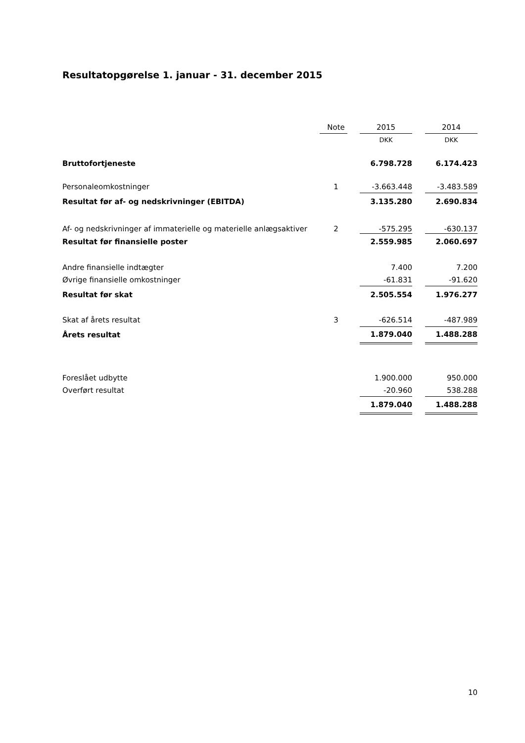Resultatopgørelse 1. januar - 31. december 2015
| | Note | | 2015 | | 2014 |
| --- | --- | --- | --- | --- | --- |
| | | | DKK | | DKK |
| Bruttofortjeneste | | | 6.798.728 | | 6.174.423 |
| Personaleomkostninger | 1 | | -3.663.448 | | -3.483.589 |
| Resultat før af- og nedskrivninger (EBITDA) | | | 3.135.280 | | 2.690.834 |
| Af- og nedskrivninger af immaterielle og materielle anlægsaktiver | 2 | | -575.295 | | -630.137 |
| Resultat før finansielle poster | | | 2.559.985 | | 2.060.697 |
| Andre finansielle indtægter | | | 7.400 | | 7.200 |
| Øvrige finansielle omkostninger | | | -61.831 | | -91.620 |
| Resultat før skat | | | 2.505.554 | | 1.976.277 |
| Skat af årets resultat | 3 | | -626.514 | | -487.989 |
| Årets resultat | | | 1.879.040 | | 1.488.288 |
| Foreslået udbytte | | | 1.900.000 | | 950.000 |
| Overført resultat | | | -20.960 | | 538.288 |
| | | | 1.879.040 | | 1.488.288 |
10